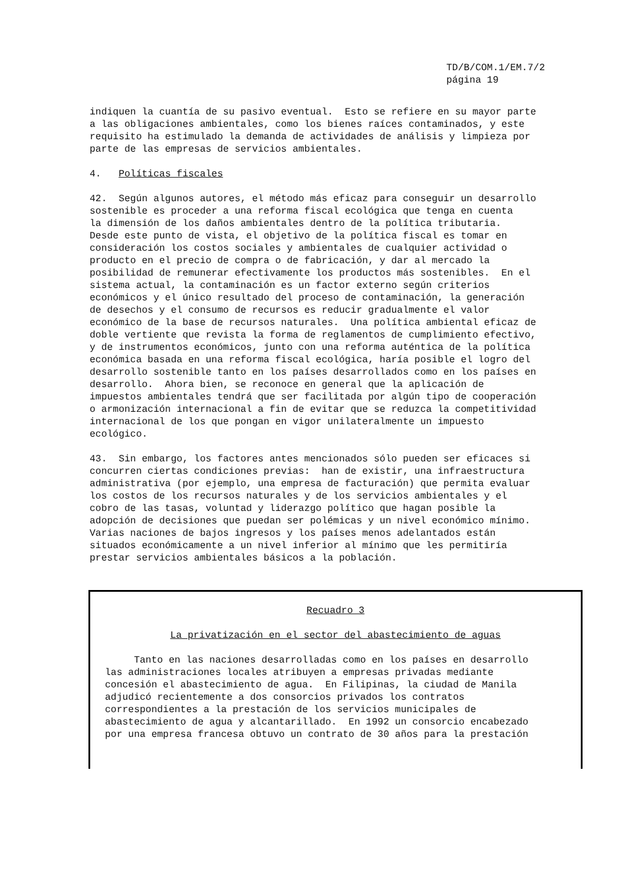TD/B/COM.1/EM.7/2
página 19
indiquen la cuantía de su pasivo eventual. Esto se refiere en su mayor parte a las obligaciones ambientales, como los bienes raíces contaminados, y este requisito ha estimulado la demanda de actividades de análisis y limpieza por parte de las empresas de servicios ambientales.
4. Políticas fiscales
42. Según algunos autores, el método más eficaz para conseguir un desarrollo sostenible es proceder a una reforma fiscal ecológica que tenga en cuenta la dimensión de los daños ambientales dentro de la política tributaria. Desde este punto de vista, el objetivo de la política fiscal es tomar en consideración los costos sociales y ambientales de cualquier actividad o producto en el precio de compra o de fabricación, y dar al mercado la posibilidad de remunerar efectivamente los productos más sostenibles. En el sistema actual, la contaminación es un factor externo según criterios económicos y el único resultado del proceso de contaminación, la generación de desechos y el consumo de recursos es reducir gradualmente el valor económico de la base de recursos naturales. Una política ambiental eficaz de doble vertiente que revista la forma de reglamentos de cumplimiento efectivo, y de instrumentos económicos, junto con una reforma auténtica de la política económica basada en una reforma fiscal ecológica, haría posible el logro del desarrollo sostenible tanto en los países desarrollados como en los países en desarrollo. Ahora bien, se reconoce en general que la aplicación de impuestos ambientales tendrá que ser facilitada por algún tipo de cooperación o armonización internacional a fin de evitar que se reduzca la competitividad internacional de los que pongan en vigor unilateralmente un impuesto ecológico.
43. Sin embargo, los factores antes mencionados sólo pueden ser eficaces si concurren ciertas condiciones previas: han de existir, una infraestructura administrativa (por ejemplo, una empresa de facturación) que permita evaluar los costos de los recursos naturales y de los servicios ambientales y el cobro de las tasas, voluntad y liderazgo político que hagan posible la adopción de decisiones que puedan ser polémicas y un nivel económico mínimo. Varias naciones de bajos ingresos y los países menos adelantados están situados económicamente a un nivel inferior al mínimo que les permitiría prestar servicios ambientales básicos a la población.
Recuadro 3
La privatización en el sector del abastecimiento de aguas
Tanto en las naciones desarrolladas como en los países en desarrollo las administraciones locales atribuyen a empresas privadas mediante concesión el abastecimiento de agua. En Filipinas, la ciudad de Manila adjudicó recientemente a dos consorcios privados los contratos correspondientes a la prestación de los servicios municipales de abastecimiento de agua y alcantarillado. En 1992 un consorcio encabezado por una empresa francesa obtuvo un contrato de 30 años para la prestación